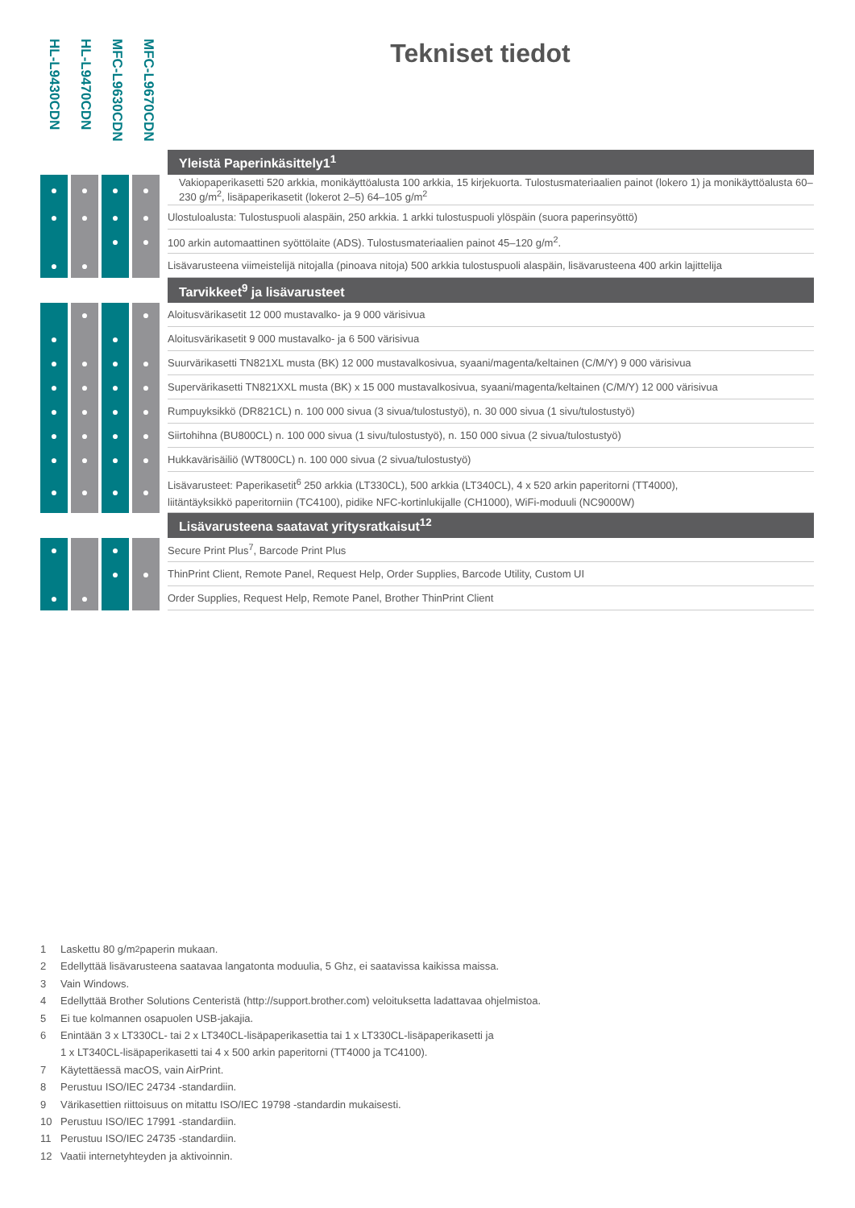HL-L9430CDN
HL-L9470CDN
MFC-L9630CDN
MFC-L9670CDN
Tekniset tiedot
| | | | | | | | | Yleistä Paperinkäsittely1<sup>1</sup> |
| ● | | ● | | ● | | ● | | Vakiopaperikasetti 520 arkkia, monikäyttöalusta 100 arkkia, 15 kirjekuorta. Tulostusmateriaalien painot (lokero 1) ja monikäyttöalusta 60–230 g/m<sup>2</sup>, lisäpaperikasetit (lokerot 2–5) 64–105 g/m<sup>2</sup> |
| ● | | ● | | ● | | ● | | Ulostuloalusta: Tulostuspuoli alaspäin, 250 arkkia. 1 arkki tulostuspuoli ylöspäin (suora paperinsyöttö) |
| | | | | ● | | ● | | 100 arkin automaattinen syöttölaite (ADS). Tulostusmateriaalien painot 45–120 g/m<sup>2</sup>. |
| ● | | ● | | | | | | Lisävarusteena viimeistelijä nitojalla (pinoava nitoja) 500 arkkia tulostuspuoli alaspäin, lisävarusteena 400 arkin lajittelija |
| | | | | | | | | Tarvikkeet<sup>9</sup> ja lisävarusteet |
| | | ● | | | | ● | | Aloitusvärikasetit 12 000 mustavalko- ja 9 000 värisivua |
| ● | | | | ● | | | | Aloitusvärikasetit 9 000 mustavalko- ja 6 500 värisivua |
| ● | | ● | | ● | | ● | | Suurvärikasetti TN821XL musta (BK) 12 000 mustavalkosivua, syaani/magenta/keltainen (C/M/Y) 9 000 värisivua |
| ● | | ● | | ● | | ● | | Supervärikasetti TN821XXL musta (BK) x 15 000 mustavalkosivua, syaani/magenta/keltainen (C/M/Y) 12 000 värisivua |
| ● | | ● | | ● | | ● | | Rumpuyksikkö (DR821CL) n. 100 000 sivua (3 sivua/tulostustyö), n. 30 000 sivua (1 sivu/tulostustyö) |
| ● | | ● | | ● | | ● | | Siirtohihna (BU800CL) n. 100 000 sivua (1 sivu/tulostustyö), n. 150 000 sivua (2 sivua/tulostustyö) |
| ● | | ● | | ● | | ● | | Hukkavärisäiliö (WT800CL) n. 100 000 sivua (2 sivua/tulostustyö) |
| ● | | ● | | ● | | ● | | Lisävarusteet: Paperikasetit<sup>6</sup> 250 arkkia (LT330CL), 500 arkkia (LT340CL), 4 x 520 arkin paperitorni (TT4000), liitäntäyksikkö paperitorniin (TC4100), pidike NFC-kortinlukijalle (CH1000), WiFi-moduuli (NC9000W) |
| | | | | | | | | Lisävarusteena saatavat yritysratkaisut<sup>12</sup> |
| ● | | | | ● | | | | Secure Print Plus<sup>7</sup>, Barcode Print Plus |
| | | | | ● | | ● | | ThinPrint Client, Remote Panel, Request Help, Order Supplies, Barcode Utility, Custom UI |
| ● | | ● | | | | | | Order Supplies, Request Help, Remote Panel, Brother ThinPrint Client |
1 Laskettu 80 g/m<sup>2</sup> paperin mukaan.
2 Edellyttää lisävarusteena saatavaa langatonta moduulia, 5 Ghz, ei saatavissa kaikissa maissa.
3 Vain Windows.
4 Edellyttää Brother Solutions Centeristä (http://support.brother.com) veloituksetta ladattavaa ohjelmistoa.
5 Ei tue kolmannen osapuolen USB-jakajia.
6 Enintään 3 x LT330CL- tai 2 x LT340CL-lisäpaperikasettia tai 1 x LT330CL-lisäpaperikasetti ja
1 x LT340CL-lisäpaperikasetti tai 4 x 500 arkin paperitorni (TT4000 ja TC4100).
7 Käytettäessä macOS, vain AirPrint.
8 Perustuu ISO/IEC 24734 -standardiin.
9 Värikasettien riittoisuus on mitattu ISO/IEC 19798 -standardin mukaisesti.
10 Perustuu ISO/IEC 17991 -standardiin.
11 Perustuu ISO/IEC 24735 -standardiin.
12 Vaatii internetyhteyden ja aktivoinnin.